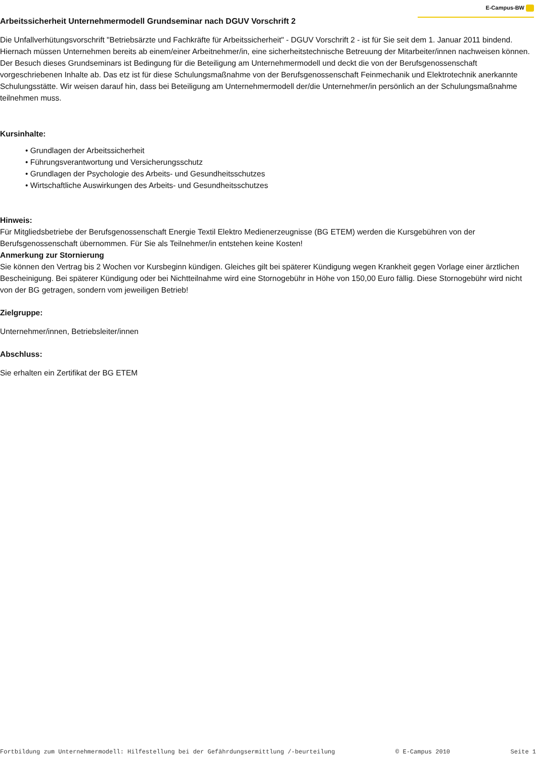E-Campus-BW
Arbeitssicherheit Unternehmermodell Grundseminar nach DGUV Vorschrift 2
Die Unfallverhütungsvorschrift "Betriebsärzte und Fachkräfte für Arbeitssicherheit" - DGUV Vorschrift 2 - ist für Sie seit dem 1. Januar 2011 bindend. Hiernach müssen Unternehmen bereits ab einem/einer Arbeitnehmer/in, eine sicherheitstechnische Betreuung der Mitarbeiter/innen nachweisen können.
Der Besuch dieses Grundseminars ist Bedingung für die Beteiligung am Unternehmermodell und deckt die von der Berufsgenossenschaft vorgeschriebenen Inhalte ab. Das etz ist für diese Schulungsmaßnahme von der Berufsgenossenschaft Feinmechanik und Elektrotechnik anerkannte Schulungsstätte. Wir weisen darauf hin, dass bei Beteiligung am Unternehmermodell der/die Unternehmer/in persönlich an der Schulungsmaßnahme teilnehmen muss.
Kursinhalte:
• Grundlagen der Arbeitssicherheit
• Führungsverantwortung und Versicherungsschutz
• Grundlagen der Psychologie des Arbeits- und Gesundheitsschutzes
• Wirtschaftliche Auswirkungen des Arbeits- und Gesundheitsschutzes
Hinweis:
Für Mitgliedsbetriebe der Berufsgenossenschaft Energie Textil Elektro Medienerzeugnisse (BG ETEM) werden die Kursgebühren von der Berufsgenossenschaft übernommen. Für Sie als Teilnehmer/in entstehen keine Kosten!
Anmerkung zur Stornierung
Sie können den Vertrag bis 2 Wochen vor Kursbeginn kündigen. Gleiches gilt bei späterer Kündigung wegen Krankheit gegen Vorlage einer ärztlichen Bescheinigung. Bei späterer Kündigung oder bei Nichtteilnahme wird eine Stornogebühr in Höhe von 150,00 Euro fällig. Diese Stornogebühr wird nicht von der BG getragen, sondern vom jeweiligen Betrieb!
Zielgruppe:
Unternehmer/innen, Betriebsleiter/innen
Abschluss:
Sie erhalten ein Zertifikat der BG ETEM
Fortbildung zum Unternehmermodell: Hilfestellung bei der Gefährdungsermittlung /-beurteilung © E-Campus 2010 Seite 1